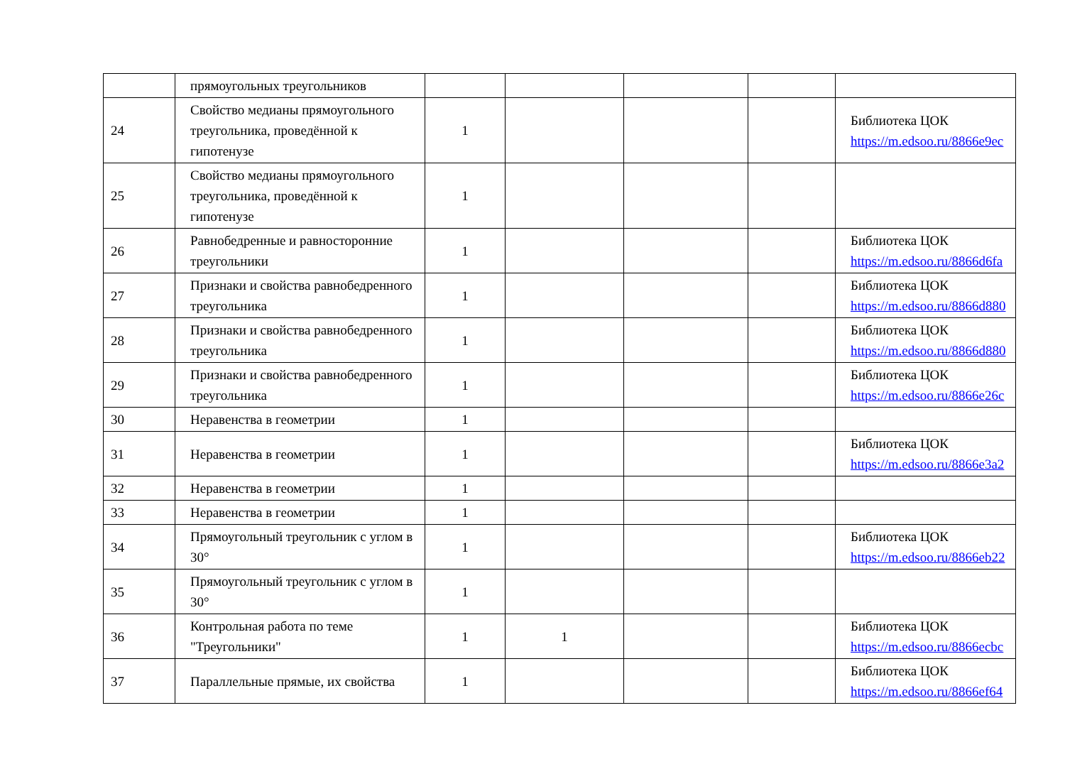| | прямоугольных треугольников | | | | | |
| 24 | Свойство медианы прямоугольного треугольника, проведённой к гипотенузе | 1 | | | | Библиотека ЦОК https://m.edsoo.ru/8866e9ec |
| 25 | Свойство медианы прямоугольного треугольника, проведённой к гипотенузе | 1 | | | | |
| 26 | Равнобедренные и равносторонние треугольники | 1 | | | | Библиотека ЦОК https://m.edsoo.ru/8866d6fa |
| 27 | Признаки и свойства равнобедренного треугольника | 1 | | | | Библиотека ЦОК https://m.edsoo.ru/8866d880 |
| 28 | Признаки и свойства равнобедренного треугольника | 1 | | | | Библиотека ЦОК https://m.edsoo.ru/8866d880 |
| 29 | Признаки и свойства равнобедренного треугольника | 1 | | | | Библиотека ЦОК https://m.edsoo.ru/8866e26c |
| 30 | Неравенства в геометрии | 1 | | | | |
| 31 | Неравенства в геометрии | 1 | | | | Библиотека ЦОК https://m.edsoo.ru/8866e3a2 |
| 32 | Неравенства в геометрии | 1 | | | | |
| 33 | Неравенства в геометрии | 1 | | | | |
| 34 | Прямоугольный треугольник с углом в 30° | 1 | | | | Библиотека ЦОК https://m.edsoo.ru/8866eb22 |
| 35 | Прямоугольный треугольник с углом в 30° | 1 | | | | |
| 36 | Контрольная работа по теме "Треугольники" | 1 | 1 | | | Библиотека ЦОК https://m.edsoo.ru/8866ecbc |
| 37 | Параллельные прямые, их свойства | 1 | | | | Библиотека ЦОК https://m.edsoo.ru/8866ef64 |